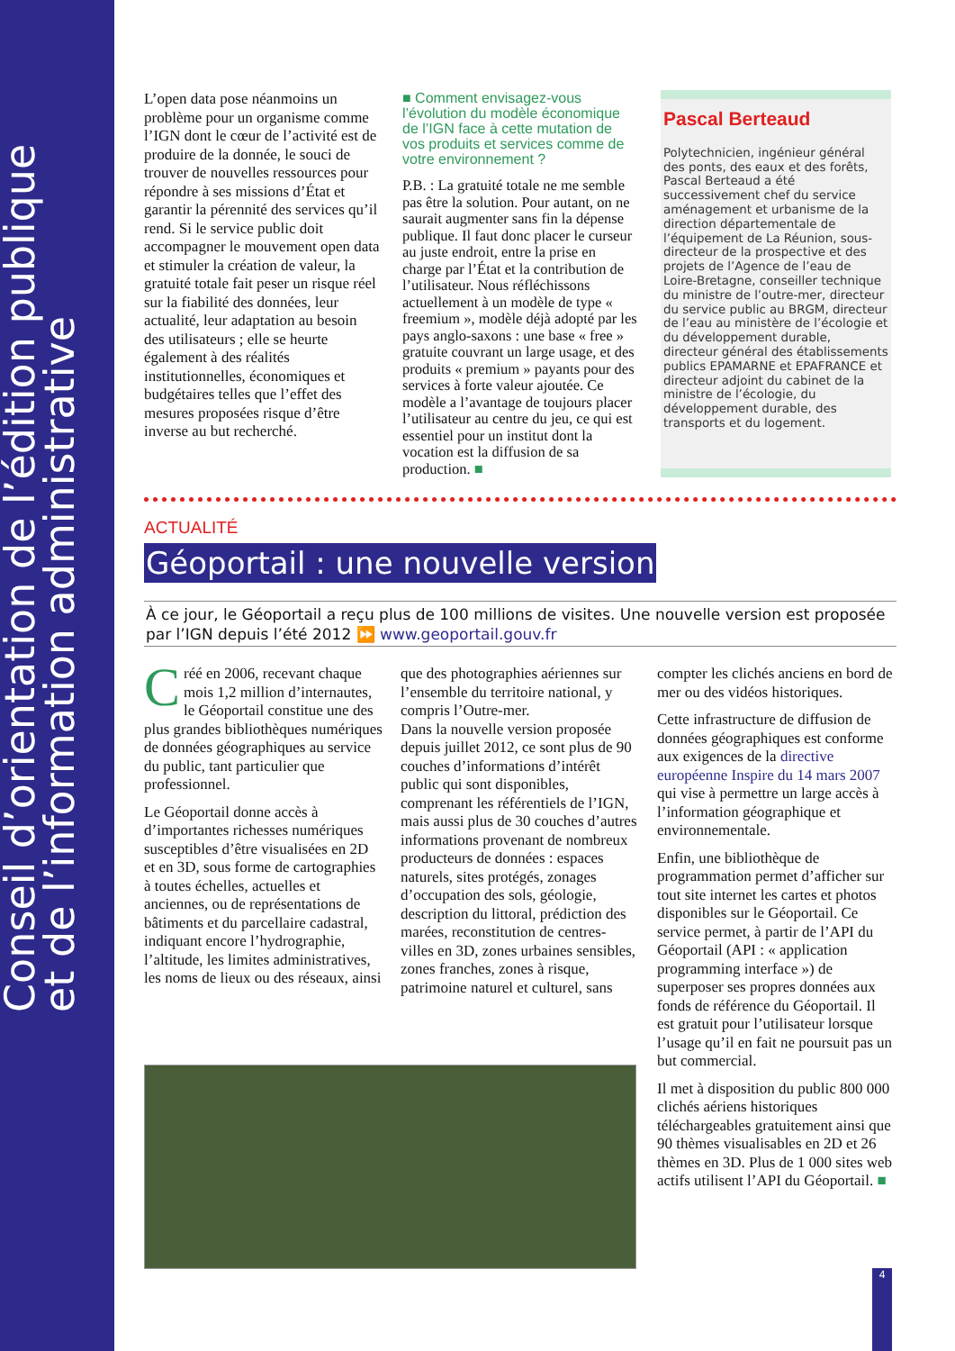Conseil d’orientation de l’édition publique
et de l’information administrative
L’open data pose néanmoins un problème pour un organisme comme l’IGN dont le cœur de l’activité est de produire de la donnée, le souci de trouver de nouvelles ressources pour répondre à ses missions d’État et garantir la pérennité des services qu’il rend. Si le service public doit accompagner le mouvement open data et stimuler la création de valeur, la gratuité totale fait peser un risque réel sur la fiabilité des données, leur actualité, leur adaptation au besoin des utilisateurs ; elle se heurte également à des réalités institutionnelles, économiques et budgétaires telles que l’effet des mesures proposées risque d’être inverse au but recherché.
■ Comment envisagez-vous l’évolution du modèle économique de l’IGN face à cette mutation de vos produits et services comme de votre environnement ?
P.B. : La gratuité totale ne me semble pas être la solution. Pour autant, on ne saurait augmenter sans fin la dépense publique. Il faut donc placer le curseur au juste endroit, entre la prise en charge par l’État et la contribution de l’utilisateur. Nous réfléchissons actuellement à un modèle de type « freemium », modèle déjà adopté par les pays anglo-saxons : une base « free » gratuite couvrant un large usage, et des produits « premium » payants pour des services à forte valeur ajoutée. Ce modèle a l’avantage de toujours placer l’utilisateur au centre du jeu, ce qui est essentiel pour un institut dont la vocation est la diffusion de sa production. ■
Pascal Berteaud
Polytechnicien, ingénieur général des ponts, des eaux et des forêts, Pascal Berteaud a été successivement chef du service aménagement et urbanisme de la direction départementale de l’équipement de La Réunion, sous-directeur de la prospective et des projets de l’Agence de l’eau de Loire-Bretagne, conseiller technique du ministre de l’outre-mer, directeur du service public au BRGM, directeur de l’eau au ministère de l’écologie et du développement durable, directeur général des établissements publics EPAMARNE et EPAFRANCE et directeur adjoint du cabinet de la ministre de l’écologie, du développement durable, des transports et du logement.
ACTUALITÉ
Géoportail : une nouvelle version
À ce jour, le Géoportail a reçu plus de 100 millions de visites. Une nouvelle version est proposée par l’IGN depuis l’été 2012 ⏩ www.geoportail.gouv.fr
Créé en 2006, recevant chaque mois 1,2 million d’internautes, le Géoportail constitue une des plus grandes bibliothèques numériques de données géographiques au service du public, tant particulier que professionnel.
Le Géoportail donne accès à d’importantes richesses numériques susceptibles d’être visualisées en 2D et en 3D, sous forme de cartographies à toutes échelles, actuelles et anciennes, ou de représentations de bâtiments et du parcellaire cadastral, indiquant encore l’hydrographie, l’altitude, les limites administratives, les noms de lieux ou des réseaux, ainsi
que des photographies aériennes sur l’ensemble du territoire national, y compris l’Outre-mer.
Dans la nouvelle version proposée depuis juillet 2012, ce sont plus de 90 couches d’informations d’intérêt public qui sont disponibles, comprenant les référentiels de l’IGN, mais aussi plus de 30 couches d’autres informations provenant de nombreux producteurs de données : espaces naturels, sites protégés, zonages d’occupation des sols, géologie, description du littoral, prédiction des marées, reconstitution de centres-villes en 3D, zones urbaines sensibles, zones franches, zones à risque, patrimoine naturel et culturel, sans
compter les clichés anciens en bord de mer ou des vidéos historiques.
Cette infrastructure de diffusion de données géographiques est conforme aux exigences de la directive européenne Inspire du 14 mars 2007 qui vise à permettre un large accès à l’information géographique et environnementale.
Enfin, une bibliothèque de programmation permet d’afficher sur tout site internet les cartes et photos disponibles sur le Géoportail. Ce service permet, à partir de l’API du Géoportail (API : « application programming interface ») de superposer ses propres données aux fonds de référence du Géoportail. Il est gratuit pour l’utilisateur lorsque l’usage qu’il en fait ne poursuit pas un but commercial.
Il met à disposition du public 800 000 clichés aériens historiques téléchargeables gratuitement ainsi que 90 thèmes visualisables en 2D et 26 thèmes en 3D. Plus de 1 000 sites web actifs utilisent l’API du Géoportail. ■
4